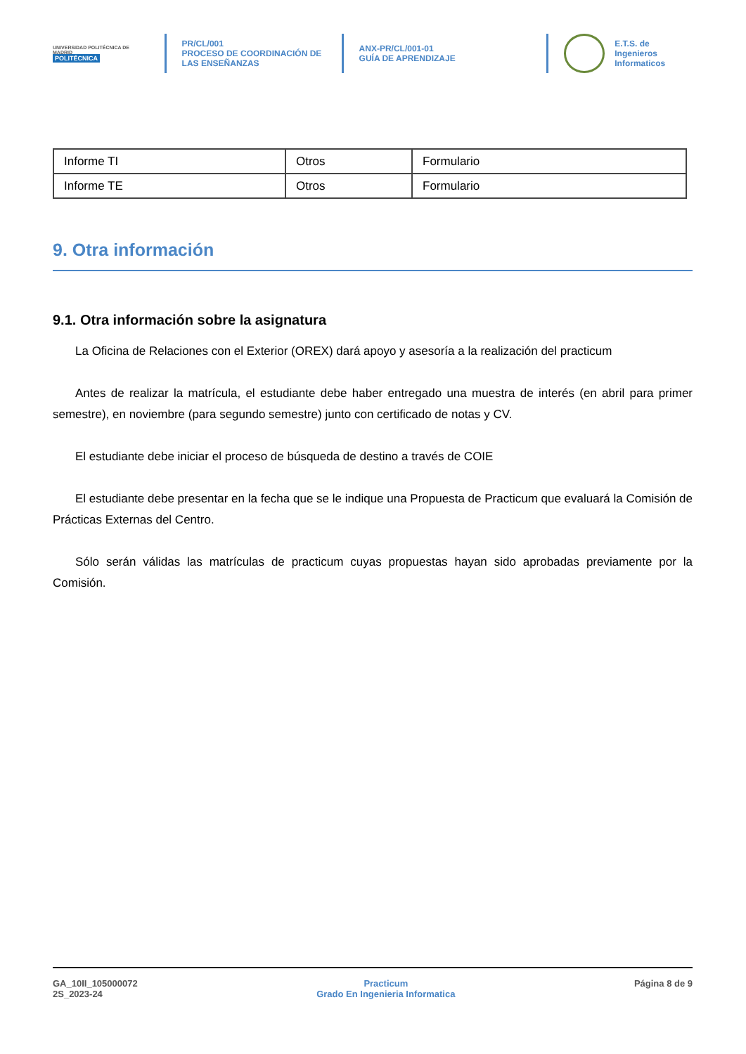UNIVERSIDAD POLITÉCNICA DE MADRID
POLITÉCNICA
PR/CL/001
PROCESO DE COORDINACIÓN DE
LAS ENSEÑANZAS
ANX-PR/CL/001-01
GUÍA DE APRENDIZAJE
E.T.S. de Ingenieros
Informaticos
| Informe TI | Otros | Formulario |
| Informe TE | Otros | Formulario |
9. Otra información
9.1. Otra información sobre la asignatura
La Oficina de Relaciones con el Exterior (OREX) dará apoyo y asesoría a la realización del practicum
Antes de realizar la matrícula, el estudiante debe haber entregado una muestra de interés (en abril para primer semestre), en noviembre (para segundo semestre) junto con certificado de notas y CV.
El estudiante debe iniciar el proceso de búsqueda de destino a través de COIE
El estudiante debe presentar en la fecha que se le indique una Propuesta de Practicum que evaluará la Comisión de Prácticas Externas del Centro.
Sólo serán válidas las matrículas de practicum cuyas propuestas hayan sido aprobadas previamente por la Comisión.
GA_10II_105000072
2S_2023-24
Practicum
Grado En Ingenieria Informatica
Página 8 de 9